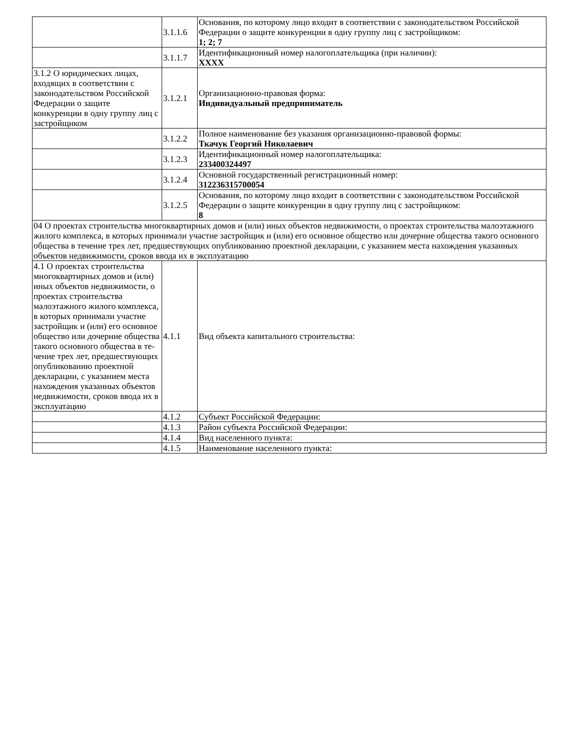| | 3.1.1.6 | Основания, по которому лицо входит в соответствии с законодатель­ством Российской Федерации о защите конкуренции в одну группу лиц с застройщиком: 1; 2; 7 |
| | 3.1.1.7 | Идентификационный номер налогоплательщика (при наличии): XXXX |
| 3.1.2 О юридических ли­цах, входящих в соответс­твии с законодательством Российской Федерации о защите конкуренции в од­ну группу лиц с застрой­щиком | 3.1.2.1 | Организационно-правовая форма: Индивидуальный предприниматель |
| | 3.1.2.2 | Полное наименование без указания организационно-правовой формы: Ткачук Георгий Николаевич |
| | 3.1.2.3 | Идентификационный номер налогоплательщика: 233400324497 |
| | 3.1.2.4 | Основной государственный регистрационный номер: 312236315700054 |
| | 3.1.2.5 | Основания, по которому лицо входит в соответствии с законодатель­ством Российской Федерации о защите конкуренции в одну группу лиц с застройщиком: 8 |
| 04 О проектах строительства многоквартирных домов и (или) иных объектов недвижимости, о проектах строительства малоэтажного жилого комплекса, в которых принимали участие застройщик и (или) его основное общество или дочерние общества такого основного общества в течение трех лет, предшеству­ющих опубликованию проектной декларации, с указанием места нахождения указанных объектов недви­жимости, сроков ввода их в эксплуатацию | | |
| 4.1 О проектах стро­ительства многоквартир­ных домов и (или) иных объектов недвижимости, о проектах строительства малоэтажного жилого комплекса, в которых принимали участие зас­тройщик и (или) его ос­новное общество или до­черние общества такого основного общества в те­чение трех лет, предшес­твующих опубликованию проектной декларации, с указанием места нахож­дения указанных объек­тов недвижимости, сро­ков ввода их в эксплуата­цию | 4.1.1 | Вид объекта капитального строительства: |
| | 4.1.2 | Субъект Российской Федерации: |
| | 4.1.3 | Район субъекта Российской Федерации: |
| | 4.1.4 | Вид населенного пункта: |
| | 4.1.5 | Наименование населенного пункта: |